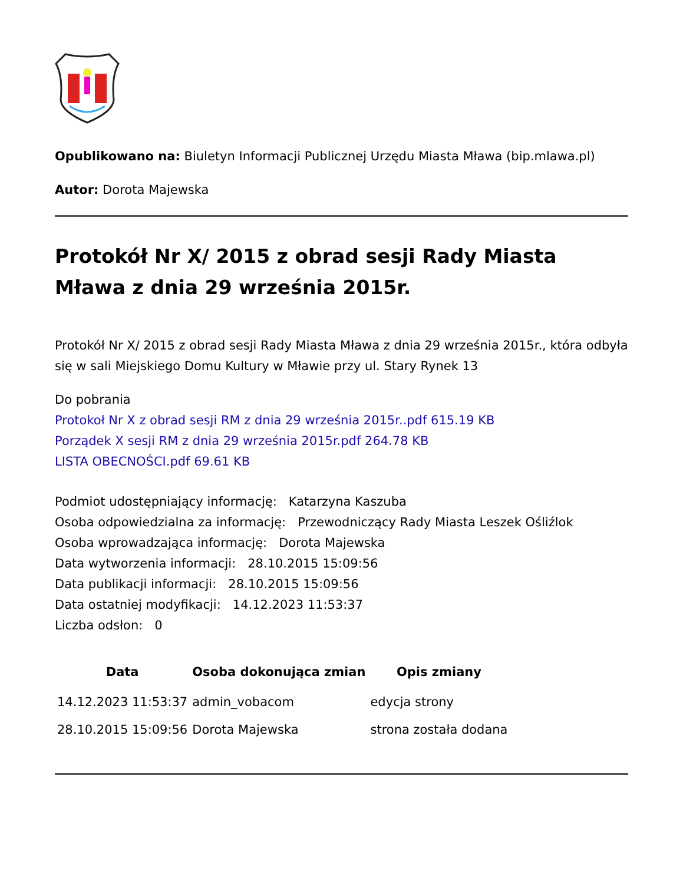Opublikowano na: Biuletyn Informacji Publicznej Urzędu Miasta Mława (bip.mlawa.pl)
Autor: Dorota Majewska
Protokół Nr X/ 2015 z obrad sesji Rady Miasta Mława z dnia 29 września 2015r.
Protokół Nr X/ 2015 z obrad sesji Rady Miasta Mława z dnia 29 września 2015r., która odbyła się w sali Miejskiego Domu Kultury w Mławie przy ul. Stary Rynek 13
Do pobrania
Protokoł Nr X z obrad sesji RM z dnia 29 września 2015r..pdf 615.19 KB
Porządek X sesji RM z dnia 29 września 2015r.pdf 264.78 KB
LISTA OBECNOŚCI.pdf 69.61 KB
Podmiot udostępniający informację: Katarzyna Kaszuba
Osoba odpowiedzialna za informację: Przewodniczący Rady Miasta Leszek Ośliźlok
Osoba wprowadzająca informację: Dorota Majewska
Data wytworzenia informacji: 28.10.2015 15:09:56
Data publikacji informacji: 28.10.2015 15:09:56
Data ostatniej modyfikacji: 14.12.2023 11:53:37
Liczba odsłon: 0
| Data | Osoba dokonująca zmian | Opis zmiany |
| --- | --- | --- |
| 14.12.2023 11:53:37 | admin_vobacom | edycja strony |
| 28.10.2015 15:09:56 | Dorota Majewska | strona została dodana |